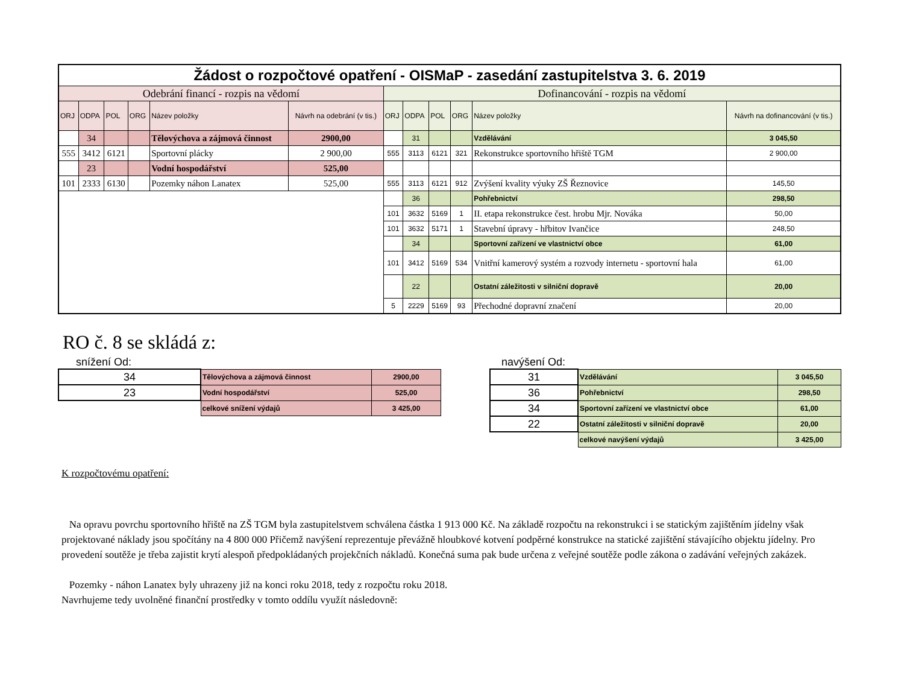| Žádost o rozpočtové opatření - OISMaP - zasedání zastupitelstva 3. 6. 2019 | | | | | | | | | | | |
| Odebrání financí - rozpis na vědomí | | | | | | Dofinancování - rozpis na vědomí | | | | | |
| ORJ | ODPA | POL | ORG | Název položky | Návrh na odebrání (v tis.) | ORJ | ODPA | POL | ORG | Název položky | Návrh na dofinancování (v tis.) |
| | 34 | | | Tělovýchova a zájmová činnost | 2900,00 | | 31 | | | Vzdělávání | 3 045,50 |
| 555 | 3412 | 6121 | | Sportovní plácky | 2 900,00 | 555 | 3113 | 6121 | 321 | Rekonstrukce sportovního hřiště TGM | 2 900,00 |
| | 23 | | | Vodní hospodářství | 525,00 | | | | | | |
| 101 | 2333 | 6130 | | Pozemky náhon Lanatex | 525,00 | 555 | 3113 | 6121 | 912 | Zvýšení kvality výuky ZŠ Řeznovice | 145,50 |
| | | | | | | | 36 | | | Pohřebnictví | 298,50 |
| | | | | | | 101 | 3632 | 5169 | 1 | II. etapa rekonstrukce čest. hrobu Mjr. Nováka | 50,00 |
| | | | | | | 101 | 3632 | 5171 | 1 | Stavební úpravy - hřbitov Ivančice | 248,50 |
| | | | | | | | 34 | | | Sportovní zařízení ve vlastnictví obce | 61,00 |
| | | | | | | 101 | 3412 | 5169 | 534 | Vnitřní kamerový systém a rozvody internetu - sportovní hala | 61,00 |
| | | | | | | | 22 | | | Ostatní záležitosti v silniční dopravě | 20,00 |
| | | | | | | 5 | 2229 | 5169 | 93 | Přechodné dopravní značení | 20,00 |
RO č. 8 se skládá z:
snížení Od:
| 34 | Tělovýchova a zájmová činnost | 2900,00 |
| 23 | Vodní hospodářství | 525,00 |
| | celkové snížení výdajů | 3 425,00 |
navýšení Od:
| 31 | Vzdělávání | 3 045,50 |
| 36 | Pohřebnictví | 298,50 |
| 34 | Sportovní zařízení ve vlastnictví obce | 61,00 |
| 22 | Ostatní záležitosti v silniční dopravě | 20,00 |
| | celkové navýšení výdajů | 3 425,00 |
K rozpočtovému opatření:
Na opravu povrchu sportovního hřiště na ZŠ TGM byla zastupitelstvem schválena částka 1 913 000 Kč. Na základě rozpočtu na rekonstrukci i se statickým zajištěním jídelny však projektované náklady jsou spočítány na 4 800 000 Přičemž navýšení reprezentuje převážně hloubkové kotvení podpěrné konstrukce na statické zajištění stávajícího objektu jídelny. Pro provedení soutěže je třeba zajistit krytí alespoň předpokládaných projekčních nákladů. Konečná suma pak bude určena z veřejné soutěže podle zákona o zadávání veřejných zakázek.
Pozemky - náhon Lanatex byly uhrazeny již na konci roku 2018, tedy z rozpočtu roku 2018.
Navrhujeme tedy uvolněné finanční prostředky v tomto oddílu využít následovně: